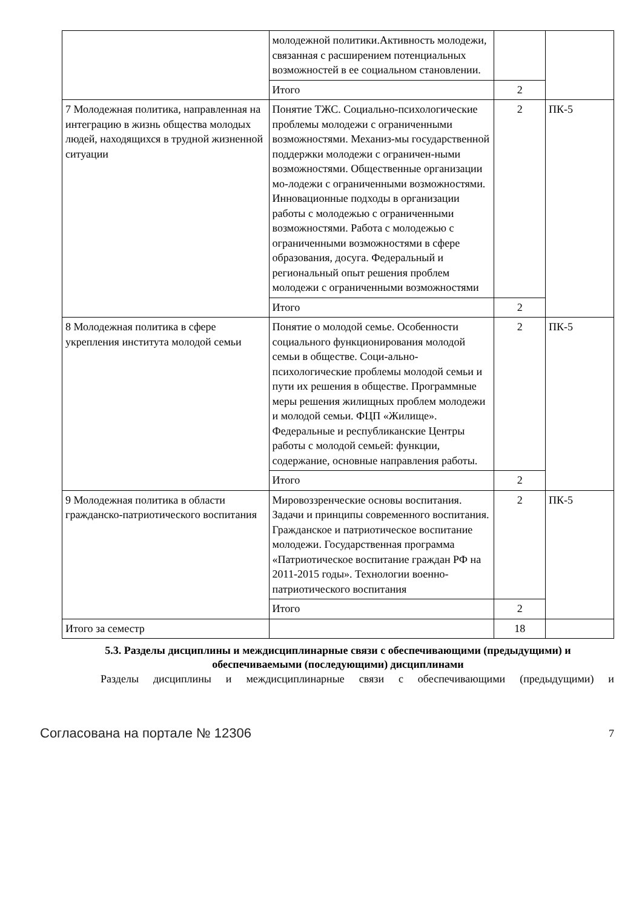| | молодежной политики.Активность молодежи, связанная с расширением потенциальных возможностей в ее социальном становлении. | | |
| | Итого | 2 | |
| 7 Молодежная политика, направленная на интеграцию в жизнь общества молодых людей, находящихся в трудной жизненной ситуации | Понятие ТЖС. Социально-психологические проблемы молодежи с ограниченными возможностями. Механиз-мы государственной поддержки молодежи с ограничен-ными возможностями. Общественные организации мо-лодежи с ограниченными возможностями. Инновационные подходы в организации работы с молодежью с ограниченными возможностями. Работа с молодежью с ограниченными возможностями в сфере образования, досуга. Федеральный и региональный опыт решения проблем молодежи с ограниченными возможностями | 2 | ПК-5 |
| | Итого | 2 | |
| 8 Молодежная политика в сфере укрепления института молодой семьи | Понятие о молодой семье. Особенности социального функционирования молодой семьи в обществе. Соци-ально-психологические проблемы молодой семьи и пути их решения в обществе. Программные меры решения жилищных проблем молодежи и молодой семьи. ФЦП «Жилище». Федеральные и республиканские Центры работы с молодой семьей: функции, содержание, основные направления работы. | 2 | ПК-5 |
| | Итого | 2 | |
| 9 Молодежная политика в области гражданско-патриотического воспитания | Мировоззренческие основы воспитания. Задачи и принципы современного воспитания. Гражданское и патриотическое воспитание молодежи. Государственная программа «Патриотическое воспитание граждан РФ на 2011-2015 годы». Технологии военно-патриотического воспитания | 2 | ПК-5 |
| | Итого | 2 | |
| Итого за семестр | | 18 | |
5.3. Разделы дисциплины и междисциплинарные связи с обеспечивающими (предыдущими) и обеспечиваемыми (последующими) дисциплинами
Разделы дисциплины и междисциплинарные связи с обеспечивающими (предыдущими) и
Согласована на портале № 12306 7